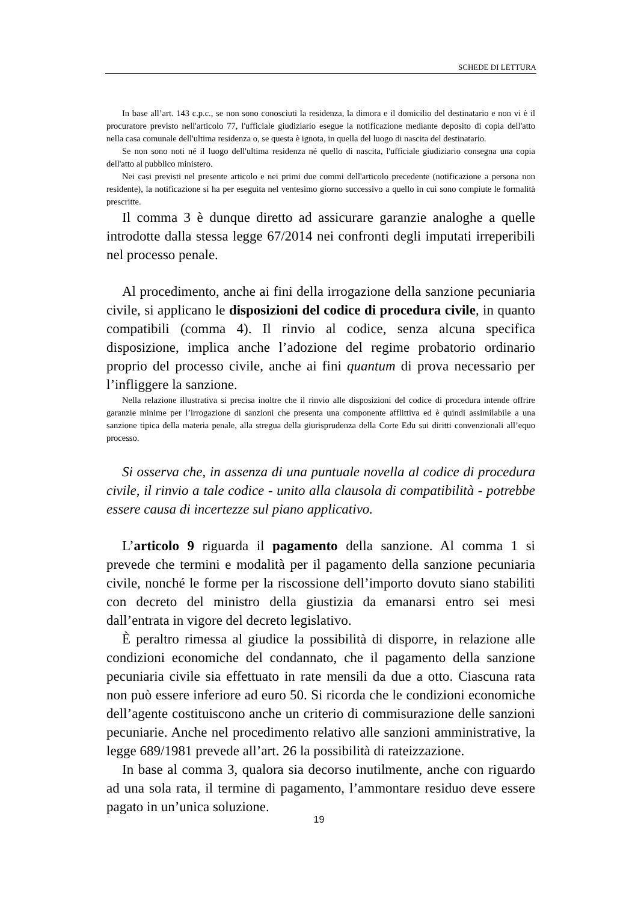SCHEDE DI LETTURA
In base all’art. 143 c.p.c., se non sono conosciuti la residenza, la dimora e il domicilio del destinatario e non vi è il procuratore previsto nell'articolo 77, l'ufficiale giudiziario esegue la notificazione mediante deposito di copia dell'atto nella casa comunale dell'ultima residenza o, se questa è ignota, in quella del luogo di nascita del destinatario.
Se non sono noti né il luogo dell'ultima residenza né quello di nascita, l'ufficiale giudiziario consegna una copia dell'atto al pubblico ministero.
Nei casi previsti nel presente articolo e nei primi due commi dell'articolo precedente (notificazione a persona non residente), la notificazione si ha per eseguita nel ventesimo giorno successivo a quello in cui sono compiute le formalità prescritte.
Il comma 3 è dunque diretto ad assicurare garanzie analoghe a quelle introdotte dalla stessa legge 67/2014 nei confronti degli imputati irreperibili nel processo penale.
Al procedimento, anche ai fini della irrogazione della sanzione pecuniaria civile, si applicano le disposizioni del codice di procedura civile, in quanto compatibili (comma 4). Il rinvio al codice, senza alcuna specifica disposizione, implica anche l’adozione del regime probatorio ordinario proprio del processo civile, anche ai fini quantum di prova necessario per l’infliggere la sanzione.
Nella relazione illustrativa si precisa inoltre che il rinvio alle disposizioni del codice di procedura intende offrire garanzie minime per l’irrogazione di sanzioni che presenta una componente afflittiva ed è quindi assimilabile a una sanzione tipica della materia penale, alla stregua della giurisprudenza della Corte Edu sui diritti convenzionali all’equo processo.
Si osserva che, in assenza di una puntuale novella al codice di procedura civile, il rinvio a tale codice - unito alla clausola di compatibilità - potrebbe essere causa di incertezze sul piano applicativo.
L’articolo 9 riguarda il pagamento della sanzione. Al comma 1 si prevede che termini e modalità per il pagamento della sanzione pecuniaria civile, nonché le forme per la riscossione dell’importo dovuto siano stabiliti con decreto del ministro della giustizia da emanarsi entro sei mesi dall’entrata in vigore del decreto legislativo.
È peraltro rimessa al giudice la possibilità di disporre, in relazione alle condizioni economiche del condannato, che il pagamento della sanzione pecuniaria civile sia effettuato in rate mensili da due a otto. Ciascuna rata non può essere inferiore ad euro 50. Si ricorda che le condizioni economiche dell’agente costituiscono anche un criterio di commisurazione delle sanzioni pecuniarie. Anche nel procedimento relativo alle sanzioni amministrative, la legge 689/1981 prevede all’art. 26 la possibilità di rateizzazione.
In base al comma 3, qualora sia decorso inutilmente, anche con riguardo ad una sola rata, il termine di pagamento, l’ammontare residuo deve essere pagato in un’unica soluzione.
19